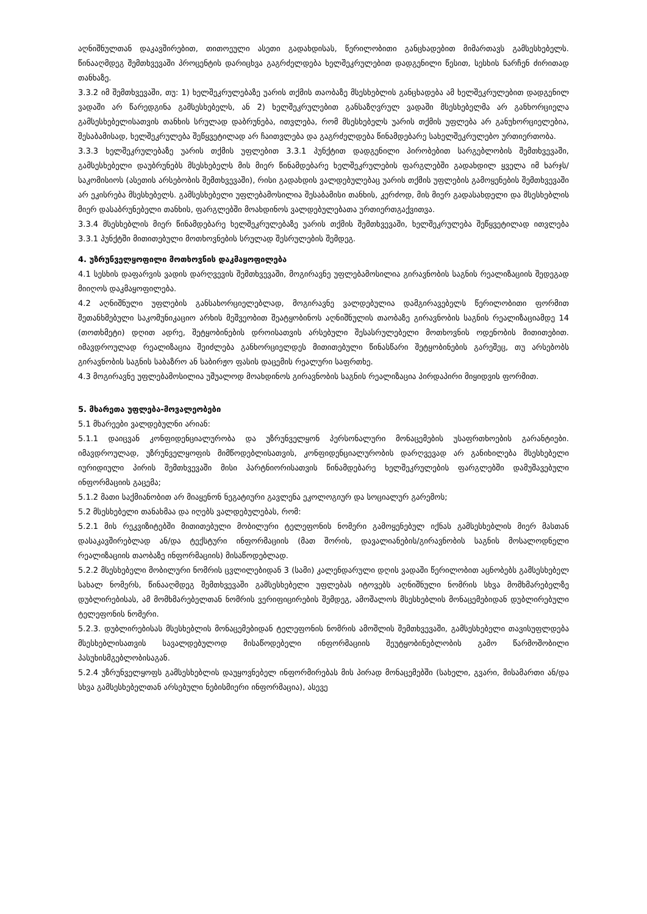აღნიშნულთან დაკავშირებით, თითოეული ასეთი გადახდისას, წერილობითი განცხადებით მიმართავს გამსესხებელს. წინააღმდეგ შემთხვევაში პროცენტის დარიცხვა გაგრძელდება ხელშეკრულებით დადგენილი წესით, სესხის ნარჩენ ძირითად თანხაზე.
3.3.2 იმ შემთხვევაში, თუ: 1) ხელშეკრულებაზე უარის თქმის თაობაზე მსესხებლის განცხადება ამ ხელშეკრულებით დადგენილ ვადაში არ წარედგინა გამსესხებელს, ან 2) ხელშეკრულებით განსაზღვრულ ვადაში მსესხებელმა არ განხორციელა გამსესხებელისათვის თანხის სრულად დაბრუნება, ითვლება, რომ მსესხებელს უარის თქმის უფლება არ განუხორციელებია, შესაბამისად, ხელშეკრულება შეწყვეტილად არ ჩაითვლება და გაგრძელდება წინამდებარე სახელშეკრულებო ურთიერთობა.
3.3.3 ხელშეკრულებაზე უარის თქმის უფლებით 3.3.1 პუნქტით დადგენილი პირობებით სარგებლობის შემთხვევაში, გამსესხებელი დაუბრუნებს მსესხებელს მის მიერ წინამდებარე ხელშეკრულების ფარგლებში გადახდილ ყველა იმ ხარჯს/საკომისიოს (ასეთის არსებობის შემთხვევაში), რისი გადახდის ვალდებულებაც უარის თქმის უფლების გამოყენების შემთხვევაში არ ეკისრება მსესხებელს. გამსესხებელი უფლებამოსილია შესაბამისი თანხის, კერძოდ, მის მიერ გადასახდელი და მსესხებლის მიერ დასაბრუნებელი თანხის, ფარგლებში მოახდინოს ვალდებულებათა ურთიერთგაქვითვა.
3.3.4 მსესხებლის მიერ წინამდებარე ხელშეკრულებაზე უარის თქმის შემთხვევაში, ხელშეკრულება შეწყვეტილად ითვლება 3.3.1 პუნქტში მითითებული მოთხოვნების სრულად შესრულების შემდეგ.
4. უზრუნველყოფილი მოთხოვნის დაკმაყოფილება
4.1 სესხის დაფარვის ვადის დარღვევის შემთხვევაში, მოგირავნე უფლებამოსილია გირავნობის საგნის რეალიზაციის შედეგად მიიღოს დაკმაყოფილება.
4.2 აღნიშნული უფლების განსახორციელებლად, მოგირავნე ვალდებულია დამგირავებელს წერილობითი ფორმით შეთანხმებული საკომუნიკაციო არხის მეშვეობით შეატყობინოს აღნიშნულის თაობაზე გირავნობის საგნის რეალიზაციამდე 14 (თოთხმეტი) დღით ადრე, შეტყობინების დროისათვის არსებული შესასრულებელი მოთხოვნის ოდენობის მითითებით. იმავდროულად რეალიზაცია შეიძლება განხორციელდეს მითითებული წინასწარი შეტყობინების გარეშეც, თუ არსებობს გირავნობის საგნის საბაზრო ან საბირჟო ფასის დაცემის რეალური საფრთხე.
4.3 მოგირავნე უფლებამოსილია უშუალოდ მოახდინოს გირავნობის საგნის რეალიზაცია პირდაპირი მიყიდვის ფორმით.
5. მხარეთა უფლება-მოვალეობები
5.1 მხარეები ვალდებულნი არიან:
5.1.1 დაიცვან კონფიდენციალურობა და უზრუნველყონ პერსონალური მონაცემების უსაფრთხოების გარანტიები. იმავდროულად, უზრუნველყოფის მიმწოდებლისათვის, კონფიდენციალურობის დარღვევად არ განიხილება მსესხებელი იურიდიული პირის შემთხვევაში მისი პარტნიორისათვის წინამდებარე ხელშეკრულების ფარგლებში დამუშავებული ინფორმაციის გაცემა;
5.1.2 მათი საქმიანობით არ მიაყენონ ნეგატიური გავლენა ეკოლოგიურ და სოციალურ გარემოს;
5.2 მსესხებელი თანახმაა და იღებს ვალდებულებას, რომ:
5.2.1 მის რეკვიზიტებში მითითებული მობილური ტელეფონის ნომერი გამოყენებულ იქნას გამსესხებლის მიერ მასთან დასაკავშირებლად ან/და ტექსტური ინფორმაციის (მათ შორის, დავალიანების/გირავნობის საგნის მოსალოდნელი რეალიზაციის თაობაზე ინფორმაციის) მისაწოდებლად.
5.2.2 მსესხებელი მობილური ნომრის ცვლილებიდან 3 (სამი) კალენდარული დღის ვადაში წერილობით აცნობებს გამსესხებელ სახალ ნომერს, წინააღმდეგ შემთხვევაში გამსესხებელი უფლებას იტოვებს აღნიშნული ნომრის სხვა მომხმარებელზე დუბლირებისას, ამ მომხმარებელთან ნომრის ვერიფიცირების შემდეგ, ამოშალოს მსესხებლის მონაცემებიდან დუბლირებული ტელეფონის ნომერი.
5.2.3. დუბლირებისას მსესხებლის მონაცემებიდან ტელეფონის ნომრის ამოშლის შემთხვევაში, გამსესხებელი თავისუფლდება მსესხებლისათვის სავალდებულოდ მისაწოდებელი ინფორმაციის შეუტყობინებლობის გამო წარმოშობილი პასუხისმგებლობისაგან.
5.2.4 უზრუნველყოფს გამსესხებლის დაუყოვნებელ ინფორმირებას მის პირად მონაცემებში (სახელი, გვარი, მისამართი ან/და სხვა გამსესხებელთან არსებული ნებისმიერი ინფორმაცია), ასევე